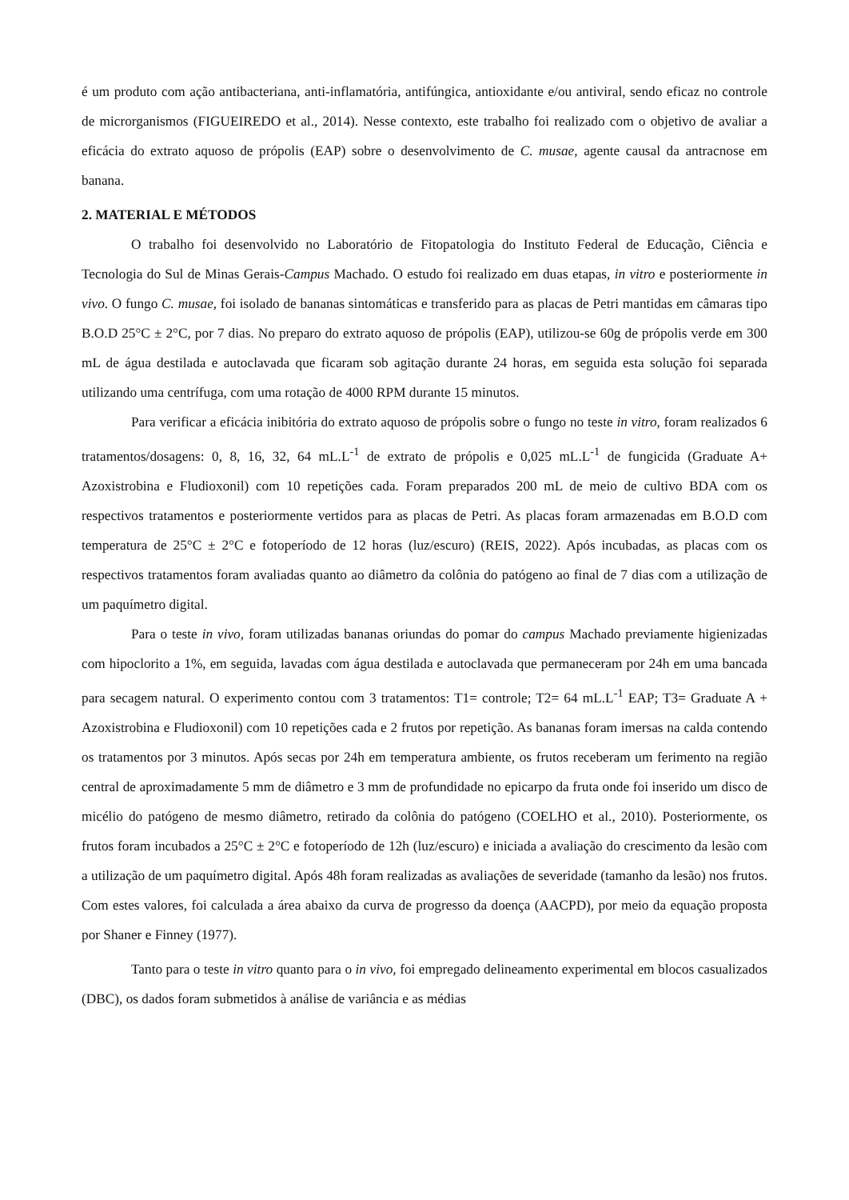é um produto com ação antibacteriana, anti-inflamatória, antifúngica, antioxidante e/ou antiviral, sendo eficaz no controle de microrganismos (FIGUEIREDO et al., 2014). Nesse contexto, este trabalho foi realizado com o objetivo de avaliar a eficácia do extrato aquoso de própolis (EAP) sobre o desenvolvimento de C. musae, agente causal da antracnose em banana.
2. MATERIAL E MÉTODOS
O trabalho foi desenvolvido no Laboratório de Fitopatologia do Instituto Federal de Educação, Ciência e Tecnologia do Sul de Minas Gerais-Campus Machado. O estudo foi realizado em duas etapas, in vitro e posteriormente in vivo. O fungo C. musae, foi isolado de bananas sintomáticas e transferido para as placas de Petri mantidas em câmaras tipo B.O.D 25°C ± 2°C, por 7 dias. No preparo do extrato aquoso de própolis (EAP), utilizou-se 60g de própolis verde em 300 mL de água destilada e autoclavada que ficaram sob agitação durante 24 horas, em seguida esta solução foi separada utilizando uma centrífuga, com uma rotação de 4000 RPM durante 15 minutos.
Para verificar a eficácia inibitória do extrato aquoso de própolis sobre o fungo no teste in vitro, foram realizados 6 tratamentos/dosagens: 0, 8, 16, 32, 64 mL.L<sup>-1</sup> de extrato de própolis e 0,025 mL.L<sup>-1</sup> de fungicida (Graduate A+ Azoxistrobina e Fludioxonil) com 10 repetições cada. Foram preparados 200 mL de meio de cultivo BDA com os respectivos tratamentos e posteriormente vertidos para as placas de Petri. As placas foram armazenadas em B.O.D com temperatura de 25°C ± 2°C e fotoperíodo de 12 horas (luz/escuro) (REIS, 2022). Após incubadas, as placas com os respectivos tratamentos foram avaliadas quanto ao diâmetro da colônia do patógeno ao final de 7 dias com a utilização de um paquímetro digital.
Para o teste in vivo, foram utilizadas bananas oriundas do pomar do campus Machado previamente higienizadas com hipoclorito a 1%, em seguida, lavadas com água destilada e autoclavada que permaneceram por 24h em uma bancada para secagem natural. O experimento contou com 3 tratamentos: T1= controle; T2= 64 mL.L<sup>-1</sup> EAP; T3= Graduate A + Azoxistrobina e Fludioxonil) com 10 repetições cada e 2 frutos por repetição. As bananas foram imersas na calda contendo os tratamentos por 3 minutos. Após secas por 24h em temperatura ambiente, os frutos receberam um ferimento na região central de aproximadamente 5 mm de diâmetro e 3 mm de profundidade no epicarpo da fruta onde foi inserido um disco de micélio do patógeno de mesmo diâmetro, retirado da colônia do patógeno (COELHO et al., 2010). Posteriormente, os frutos foram incubados a 25°C ± 2°C e fotoperíodo de 12h (luz/escuro) e iniciada a avaliação do crescimento da lesão com a utilização de um paquímetro digital. Após 48h foram realizadas as avaliações de severidade (tamanho da lesão) nos frutos. Com estes valores, foi calculada a área abaixo da curva de progresso da doença (AACPD), por meio da equação proposta por Shaner e Finney (1977).
Tanto para o teste in vitro quanto para o in vivo, foi empregado delineamento experimental em blocos casualizados (DBC), os dados foram submetidos à análise de variância e as médias